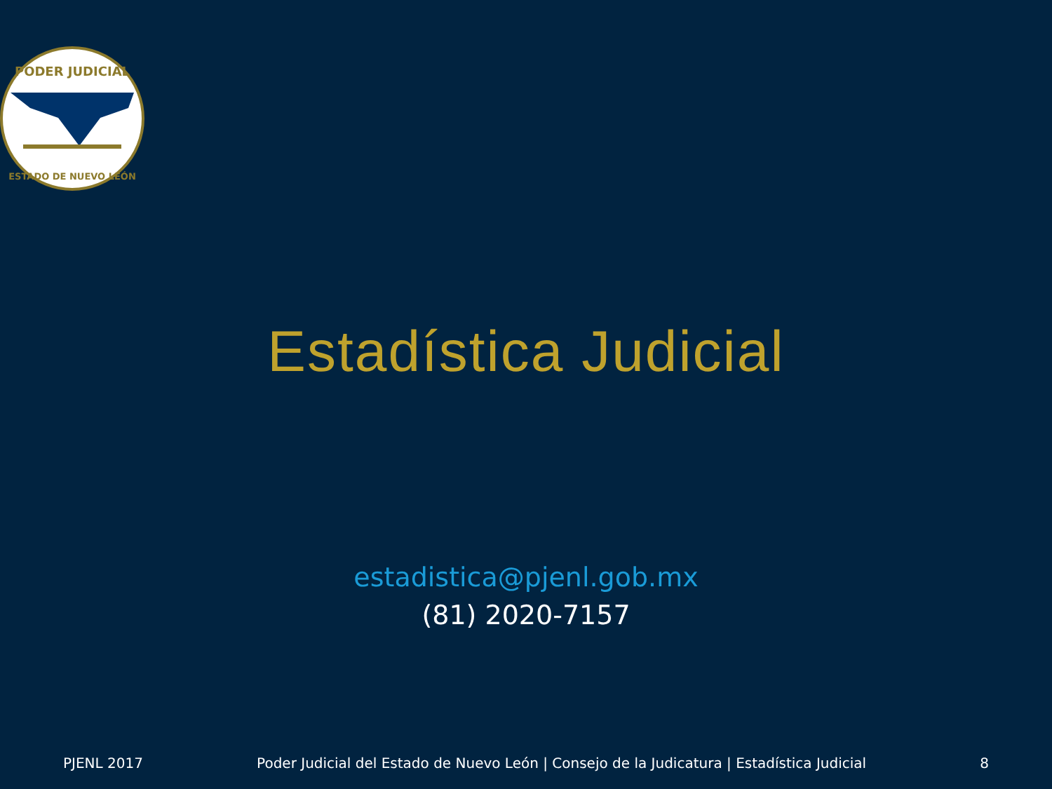PODER JUDICIAL
ESTADO DE NUEVO LEÓN
Estadística Judicial
estadistica@pjenl.gob.mx
(81) 2020-7157
PJENL 2017 Poder Judicial del Estado de Nuevo León | Consejo de la Judicatura | Estadística Judicial 8